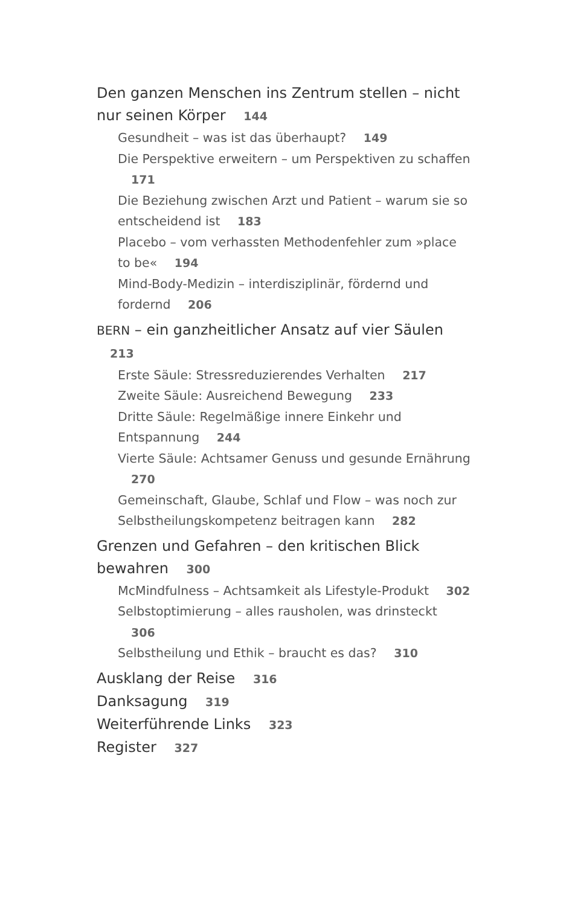Den ganzen Menschen ins Zentrum stellen – nicht nur seinen Körper 144
Gesundheit – was ist das überhaupt? 149
Die Perspektive erweitern – um Perspektiven zu schaffen 171
Die Beziehung zwischen Arzt und Patient – warum sie so entscheidend ist 183
Placebo – vom verhassten Methodenfehler zum »place to be« 194
Mind-Body-Medizin – interdisziplinär, fördernd und fordernd 206
BERN – ein ganzheitlicher Ansatz auf vier Säulen 213
Erste Säule: Stressreduzierendes Verhalten 217
Zweite Säule: Ausreichend Bewegung 233
Dritte Säule: Regelmäßige innere Einkehr und Entspannung 244
Vierte Säule: Achtsamer Genuss und gesunde Ernährung 270
Gemeinschaft, Glaube, Schlaf und Flow – was noch zur Selbstheilungskompetenz beitragen kann 282
Grenzen und Gefahren – den kritischen Blick bewahren 300
McMindfulness – Achtsamkeit als Lifestyle-Produkt 302
Selbstoptimierung – alles rausholen, was drinsteckt 306
Selbstheilung und Ethik – braucht es das? 310
Ausklang der Reise 316
Danksagung 319
Weiterführende Links 323
Register 327